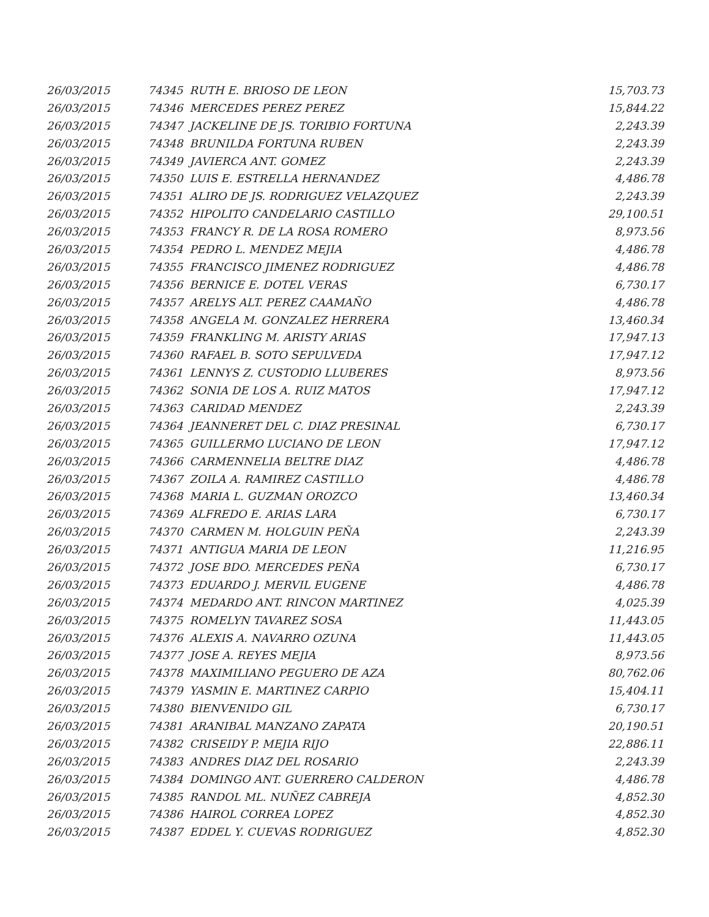| 26/03/2015 | 74345 | RUTH E. BRIOSO DE LEON | 15,703.73 |
| 26/03/2015 | 74346 | MERCEDES PEREZ PEREZ | 15,844.22 |
| 26/03/2015 | 74347 | JACKELINE DE JS. TORIBIO FORTUNA | 2,243.39 |
| 26/03/2015 | 74348 | BRUNILDA FORTUNA RUBEN | 2,243.39 |
| 26/03/2015 | 74349 | JAVIERCA ANT. GOMEZ | 2,243.39 |
| 26/03/2015 | 74350 | LUIS E. ESTRELLA HERNANDEZ | 4,486.78 |
| 26/03/2015 | 74351 | ALIRO DE JS. RODRIGUEZ VELAZQUEZ | 2,243.39 |
| 26/03/2015 | 74352 | HIPOLITO CANDELARIO CASTILLO | 29,100.51 |
| 26/03/2015 | 74353 | FRANCY R. DE LA ROSA ROMERO | 8,973.56 |
| 26/03/2015 | 74354 | PEDRO L. MENDEZ MEJIA | 4,486.78 |
| 26/03/2015 | 74355 | FRANCISCO JIMENEZ RODRIGUEZ | 4,486.78 |
| 26/03/2015 | 74356 | BERNICE E. DOTEL VERAS | 6,730.17 |
| 26/03/2015 | 74357 | ARELYS ALT. PEREZ CAAMAÑO | 4,486.78 |
| 26/03/2015 | 74358 | ANGELA M. GONZALEZ HERRERA | 13,460.34 |
| 26/03/2015 | 74359 | FRANKLING M. ARISTY ARIAS | 17,947.13 |
| 26/03/2015 | 74360 | RAFAEL B. SOTO SEPULVEDA | 17,947.12 |
| 26/03/2015 | 74361 | LENNYS Z. CUSTODIO LLUBERES | 8,973.56 |
| 26/03/2015 | 74362 | SONIA DE LOS A. RUIZ MATOS | 17,947.12 |
| 26/03/2015 | 74363 | CARIDAD MENDEZ | 2,243.39 |
| 26/03/2015 | 74364 | JEANNERET DEL C. DIAZ PRESINAL | 6,730.17 |
| 26/03/2015 | 74365 | GUILLERMO LUCIANO DE LEON | 17,947.12 |
| 26/03/2015 | 74366 | CARMENNELIA BELTRE DIAZ | 4,486.78 |
| 26/03/2015 | 74367 | ZOILA A. RAMIREZ CASTILLO | 4,486.78 |
| 26/03/2015 | 74368 | MARIA L. GUZMAN OROZCO | 13,460.34 |
| 26/03/2015 | 74369 | ALFREDO E. ARIAS LARA | 6,730.17 |
| 26/03/2015 | 74370 | CARMEN M. HOLGUIN PEÑA | 2,243.39 |
| 26/03/2015 | 74371 | ANTIGUA MARIA DE LEON | 11,216.95 |
| 26/03/2015 | 74372 | JOSE BDO. MERCEDES PEÑA | 6,730.17 |
| 26/03/2015 | 74373 | EDUARDO J. MERVIL EUGENE | 4,486.78 |
| 26/03/2015 | 74374 | MEDARDO ANT. RINCON MARTINEZ | 4,025.39 |
| 26/03/2015 | 74375 | ROMELYN TAVAREZ SOSA | 11,443.05 |
| 26/03/2015 | 74376 | ALEXIS A. NAVARRO OZUNA | 11,443.05 |
| 26/03/2015 | 74377 | JOSE A. REYES MEJIA | 8,973.56 |
| 26/03/2015 | 74378 | MAXIMILIANO PEGUERO DE AZA | 80,762.06 |
| 26/03/2015 | 74379 | YASMIN E. MARTINEZ CARPIO | 15,404.11 |
| 26/03/2015 | 74380 | BIENVENIDO GIL | 6,730.17 |
| 26/03/2015 | 74381 | ARANIBAL MANZANO ZAPATA | 20,190.51 |
| 26/03/2015 | 74382 | CRISEIDY P. MEJIA RIJO | 22,886.11 |
| 26/03/2015 | 74383 | ANDRES DIAZ DEL ROSARIO | 2,243.39 |
| 26/03/2015 | 74384 | DOMINGO ANT. GUERRERO CALDERON | 4,486.78 |
| 26/03/2015 | 74385 | RANDOL ML. NUÑEZ CABREJA | 4,852.30 |
| 26/03/2015 | 74386 | HAIROL CORREA LOPEZ | 4,852.30 |
| 26/03/2015 | 74387 | EDDEL Y. CUEVAS RODRIGUEZ | 4,852.30 |